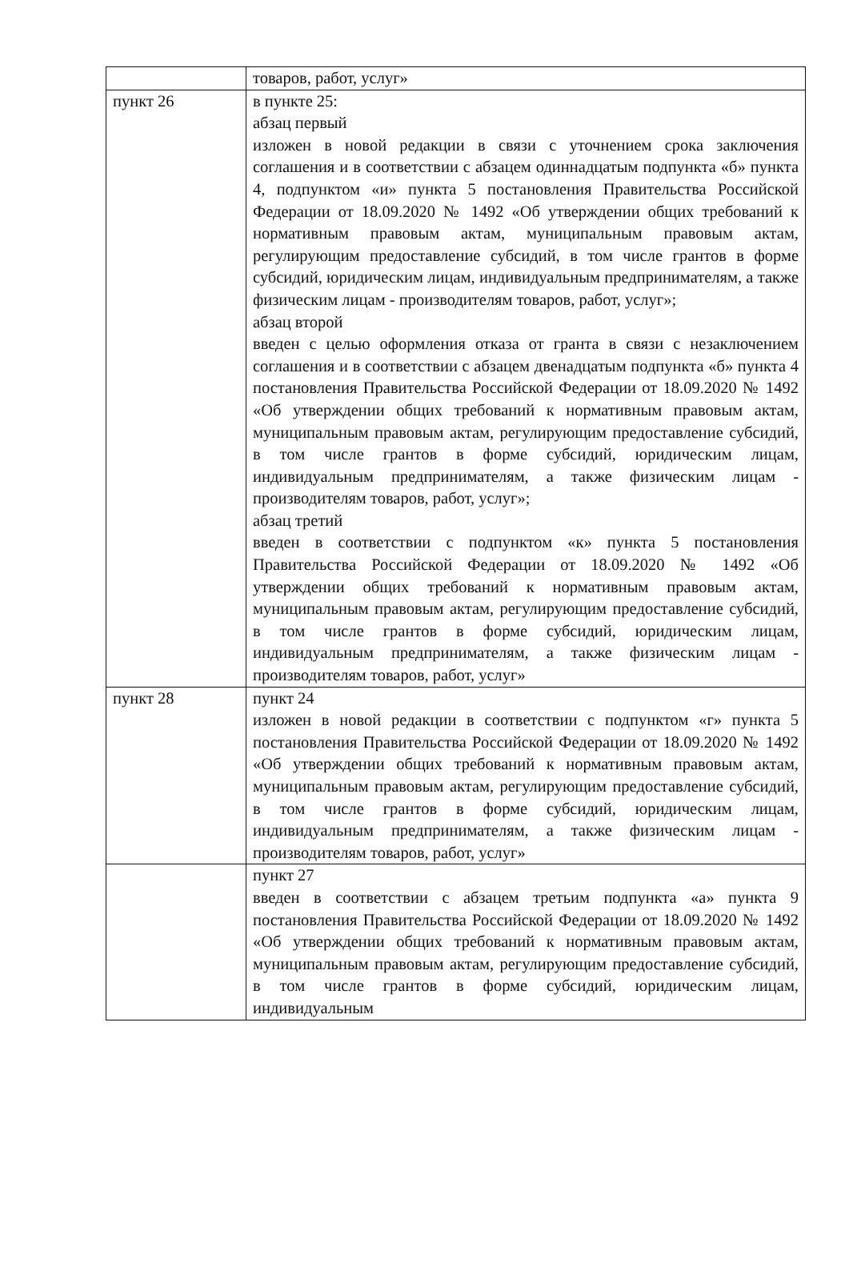| | товаров, работ, услуг» |
| пункт 26 | в пункте 25: абзац первый изложен в новой редакции в связи с уточнением срока заключения соглашения и в соответствии с абзацем одиннадцатым подпункта «б» пункта 4, подпунктом «и» пункта 5 постановления Правительства Российской Федерации от 18.09.2020 № 1492 «Об утверждении общих требований к нормативным правовым актам, муниципальным правовым актам, регулирующим предоставление субсидий, в том числе грантов в форме субсидий, юридическим лицам, индивидуальным предпринимателям, а также физическим лицам - производителям товаров, работ, услуг»; абзац второй введен с целью оформления отказа от гранта в связи с незаключением соглашения и в соответствии с абзацем двенадцатым подпункта «б» пункта 4 постановления Правительства Российской Федерации от 18.09.2020 № 1492 «Об утверждении общих требований к нормативным правовым актам, муниципальным правовым актам, регулирующим предоставление субсидий, в том числе грантов в форме субсидий, юридическим лицам, индивидуальным предпринимателям, а также физическим лицам - производителям товаров, работ, услуг»; абзац третий введен в соответствии с подпунктом «к» пункта 5 постановления Правительства Российской Федерации от 18.09.2020 № 1492 «Об утверждении общих требований к нормативным правовым актам, муниципальным правовым актам, регулирующим предоставление субсидий, в том числе грантов в форме субсидий, юридическим лицам, индивидуальным предпринимателям, а также физическим лицам - производителям товаров, работ, услуг» |
| пункт 28 | пункт 24 изложен в новой редакции в соответствии с подпунктом «г» пункта 5 постановления Правительства Российской Федерации от 18.09.2020 № 1492 «Об утверждении общих требований к нормативным правовым актам, муниципальным правовым актам, регулирующим предоставление субсидий, в том числе грантов в форме субсидий, юридическим лицам, индивидуальным предпринимателям, а также физическим лицам - производителям товаров, работ, услуг» |
| | пункт 27 введен в соответствии с абзацем третьим подпункта «а» пункта 9 постановления Правительства Российской Федерации от 18.09.2020 № 1492 «Об утверждении общих требований к нормативным правовым актам, муниципальным правовым актам, регулирующим предоставление субсидий, в том числе грантов в форме субсидий, юридическим лицам, индивидуальным |